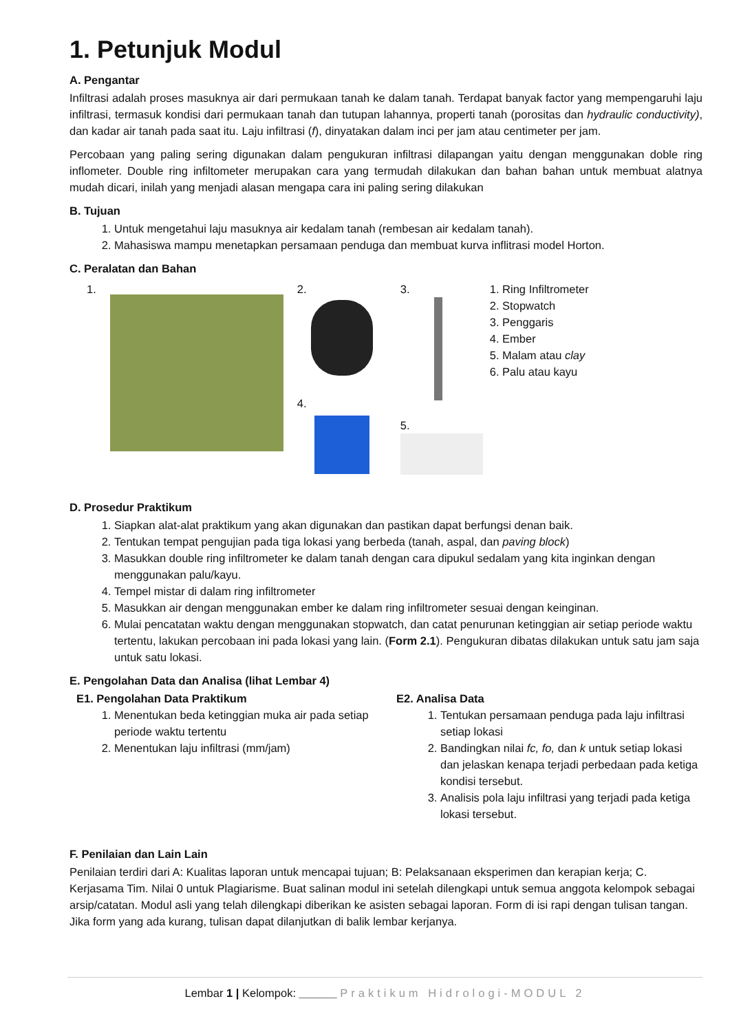1. Petunjuk Modul
A. Pengantar
Infiltrasi adalah proses masuknya air dari permukaan tanah ke dalam tanah. Terdapat banyak factor yang mempengaruhi laju infiltrasi, termasuk kondisi dari permukaan tanah dan tutupan lahannya, properti tanah (porositas dan hydraulic conductivity), dan kadar air tanah pada saat itu. Laju infiltrasi (f), dinyatakan dalam inci per jam atau centimeter per jam.
Percobaan yang paling sering digunakan dalam pengukuran infiltrasi dilapangan yaitu dengan menggunakan doble ring inflometer. Double ring infiltometer merupakan cara yang termudah dilakukan dan bahan bahan untuk membuat alatnya mudah dicari, inilah yang menjadi alasan mengapa cara ini paling sering dilakukan
B. Tujuan
1. Untuk mengetahui laju masuknya air kedalam tanah (rembesan air kedalam tanah).
2. Mahasiswa mampu menetapkan persamaan penduga dan membuat kurva inflitrasi model Horton.
C. Peralatan dan Bahan
1. 2.
4.
3.
5.
1. Ring Infiltrometer
2. Stopwatch
3. Penggaris
4. Ember
5. Malam atau clay
6. Palu atau kayu
D. Prosedur Praktikum
1. Siapkan alat-alat praktikum yang akan digunakan dan pastikan dapat berfungsi denan baik.
2. Tentukan tempat pengujian pada tiga lokasi yang berbeda (tanah, aspal, dan paving block)
3. Masukkan double ring infiltrometer ke dalam tanah dengan cara dipukul sedalam yang kita inginkan dengan menggunakan palu/kayu.
4. Tempel mistar di dalam ring infiltrometer
5. Masukkan air dengan menggunakan ember ke dalam ring infiltrometer sesuai dengan keinginan.
6. Mulai pencatatan waktu dengan menggunakan stopwatch, dan catat penurunan ketinggian air setiap periode waktu tertentu, lakukan percobaan ini pada lokasi yang lain. (Form 2.1). Pengukuran dibatas dilakukan untuk satu jam saja untuk satu lokasi.
E. Pengolahan Data dan Analisa (lihat Lembar 4)
E1. Pengolahan Data Praktikum
1. Menentukan beda ketinggian muka air pada setiap periode waktu tertentu
2. Menentukan laju infiltrasi (mm/jam)
E2. Analisa Data
1. Tentukan persamaan penduga pada laju infiltrasi setiap lokasi
2. Bandingkan nilai fc, fo, dan k untuk setiap lokasi dan jelaskan kenapa terjadi perbedaan pada ketiga kondisi tersebut.
3. Analisis pola laju infiltrasi yang terjadi pada ketiga lokasi tersebut.
F. Penilaian dan Lain Lain
Penilaian terdiri dari A: Kualitas laporan untuk mencapai tujuan; B: Pelaksanaan eksperimen dan kerapian kerja; C. Kerjasama Tim. Nilai 0 untuk Plagiarisme. Buat salinan modul ini setelah dilengkapi untuk semua anggota kelompok sebagai arsip/catatan. Modul asli yang telah dilengkapi diberikan ke asisten sebagai laporan. Form di isi rapi dengan tulisan tangan. Jika form yang ada kurang, tulisan dapat dilanjutkan di balik lembar kerjanya.
Lembar 1 | Kelompok: ______ Praktikum Hidrologi-MODUL 2